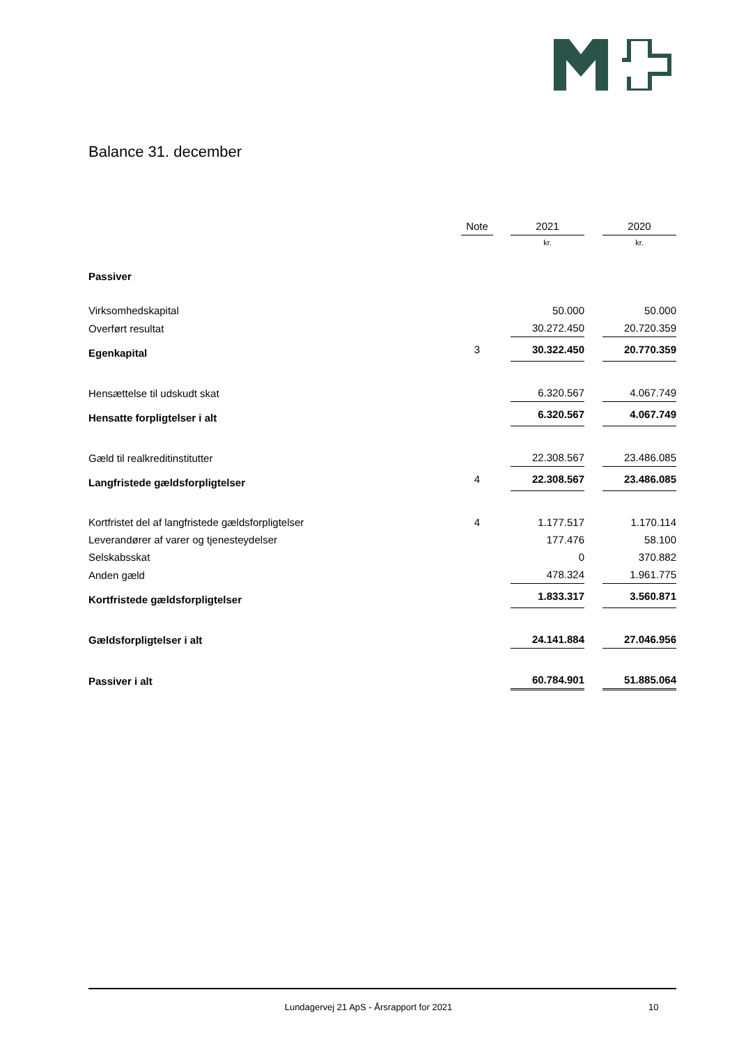Balance 31. december
| | Note | | 2021 | | 2020 |
| | | | kr. | | kr. |
| Passiver | | | | | |
| Virksomhedskapital | | | 50.000 | | 50.000 |
| Overført resultat | | | 30.272.450 | | 20.720.359 |
| Egenkapital | 3 | | 30.322.450 | | 20.770.359 |
| Hensættelse til udskudt skat | | | 6.320.567 | | 4.067.749 |
| Hensatte forpligtelser i alt | | | 6.320.567 | | 4.067.749 |
| Gæld til realkreditinstitutter | | | 22.308.567 | | 23.486.085 |
| Langfristede gældsforpligtelser | 4 | | 22.308.567 | | 23.486.085 |
| Kortfristet del af langfristede gældsforpligtelser | 4 | | 1.177.517 | | 1.170.114 |
| Leverandører af varer og tjenesteydelser | | | 177.476 | | 58.100 |
| Selskabsskat | | | 0 | | 370.882 |
| Anden gæld | | | 478.324 | | 1.961.775 |
| Kortfristede gældsforpligtelser | | | 1.833.317 | | 3.560.871 |
| Gældsforpligtelser i alt | | | 24.141.884 | | 27.046.956 |
| Passiver i alt | | | 60.784.901 | | 51.885.064 |
Lundagervej 21 ApS - Årsrapport for 2021 10